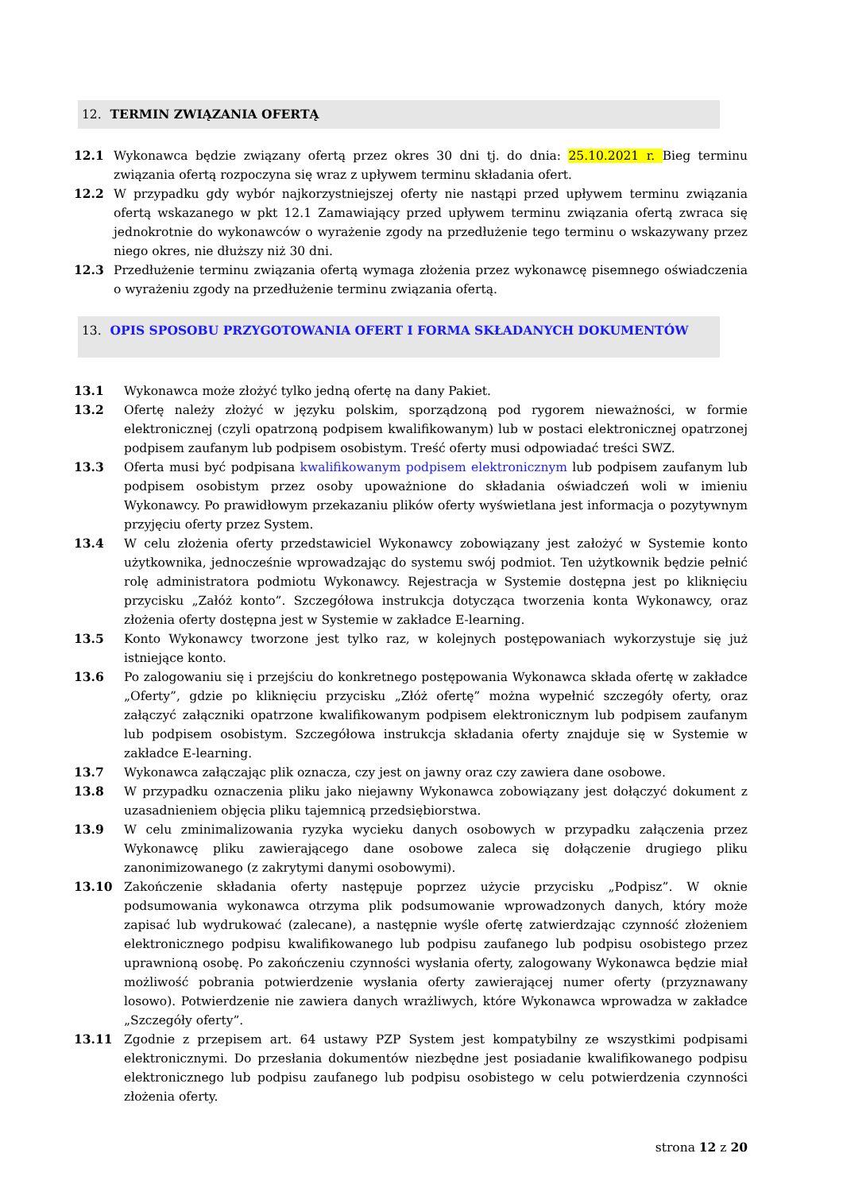12. TERMIN ZWIĄZANIA OFERTĄ
12.1 Wykonawca będzie związany ofertą przez okres 30 dni tj. do dnia: 25.10.2021 r. Bieg terminu związania ofertą rozpoczyna się wraz z upływem terminu składania ofert.
12.2 W przypadku gdy wybór najkorzystniejszej oferty nie nastąpi przed upływem terminu związania ofertą wskazanego w pkt 12.1 Zamawiający przed upływem terminu związania ofertą zwraca się jednokrotnie do wykonawców o wyrażenie zgody na przedłużenie tego terminu o wskazywany przez niego okres, nie dłuższy niż 30 dni.
12.3 Przedłużenie terminu związania ofertą wymaga złożenia przez wykonawcę pisemnego oświadczenia o wyrażeniu zgody na przedłużenie terminu związania ofertą.
13. OPIS SPOSOBU PRZYGOTOWANIA OFERT I FORMA SKŁADANYCH DOKUMENTÓW
13.1 Wykonawca może złożyć tylko jedną ofertę na dany Pakiet.
13.2 Ofertę należy złożyć w języku polskim, sporządzoną pod rygorem nieważności, w formie elektronicznej (czyli opatrzoną podpisem kwalifikowanym) lub w postaci elektronicznej opatrzonej podpisem zaufanym lub podpisem osobistym. Treść oferty musi odpowiadać treści SWZ.
13.3 Oferta musi być podpisana kwalifikowanym podpisem elektronicznym lub podpisem zaufanym lub podpisem osobistym przez osoby upoważnione do składania oświadczeń woli w imieniu Wykonawcy. Po prawidłowym przekazaniu plików oferty wyświetlana jest informacja o pozytywnym przyjęciu oferty przez System.
13.4 W celu złożenia oferty przedstawiciel Wykonawcy zobowiązany jest założyć w Systemie konto użytkownika, jednocześnie wprowadzając do systemu swój podmiot. Ten użytkownik będzie pełnić rolę administratora podmiotu Wykonawcy. Rejestracja w Systemie dostępna jest po kliknięciu przycisku „Załóż konto”. Szczegółowa instrukcja dotycząca tworzenia konta Wykonawcy, oraz złożenia oferty dostępna jest w Systemie w zakładce E-learning.
13.5 Konto Wykonawcy tworzone jest tylko raz, w kolejnych postępowaniach wykorzystuje się już istniejące konto.
13.6 Po zalogowaniu się i przejściu do konkretnego postępowania Wykonawca składa ofertę w zakładce „Oferty”, gdzie po kliknięciu przycisku „Złóż ofertę” można wypełnić szczegóły oferty, oraz załączyć załączniki opatrzone kwalifikowanym podpisem elektronicznym lub podpisem zaufanym lub podpisem osobistym. Szczegółowa instrukcja składania oferty znajduje się w Systemie w zakładce E-learning.
13.7 Wykonawca załączając plik oznacza, czy jest on jawny oraz czy zawiera dane osobowe.
13.8 W przypadku oznaczenia pliku jako niejawny Wykonawca zobowiązany jest dołączyć dokument z uzasadnieniem objęcia pliku tajemnicą przedsiębiorstwa.
13.9 W celu zminimalizowania ryzyka wycieku danych osobowych w przypadku załączenia przez Wykonawcę pliku zawierającego dane osobowe zaleca się dołączenie drugiego pliku zanonimizowanego (z zakrytymi danymi osobowymi).
13.10 Zakończenie składania oferty następuje poprzez użycie przycisku „Podpisz”. W oknie podsumowania wykonawca otrzyma plik podsumowanie wprowadzonych danych, który może zapisać lub wydrukować (zalecane), a następnie wyśle ofertę zatwierdzając czynność złożeniem elektronicznego podpisu kwalifikowanego lub podpisu zaufanego lub podpisu osobistego przez uprawnioną osobę. Po zakończeniu czynności wysłania oferty, zalogowany Wykonawca będzie miał możliwość pobrania potwierdzenie wysłania oferty zawierającej numer oferty (przyznawany losowo). Potwierdzenie nie zawiera danych wrażliwych, które Wykonawca wprowadza w zakładce „Szczegóły oferty”.
13.11 Zgodnie z przepisem art. 64 ustawy PZP System jest kompatybilny ze wszystkimi podpisami elektronicznymi. Do przesłania dokumentów niezbędne jest posiadanie kwalifikowanego podpisu elektronicznego lub podpisu zaufanego lub podpisu osobistego w celu potwierdzenia czynności złożenia oferty.
strona 12 z 20